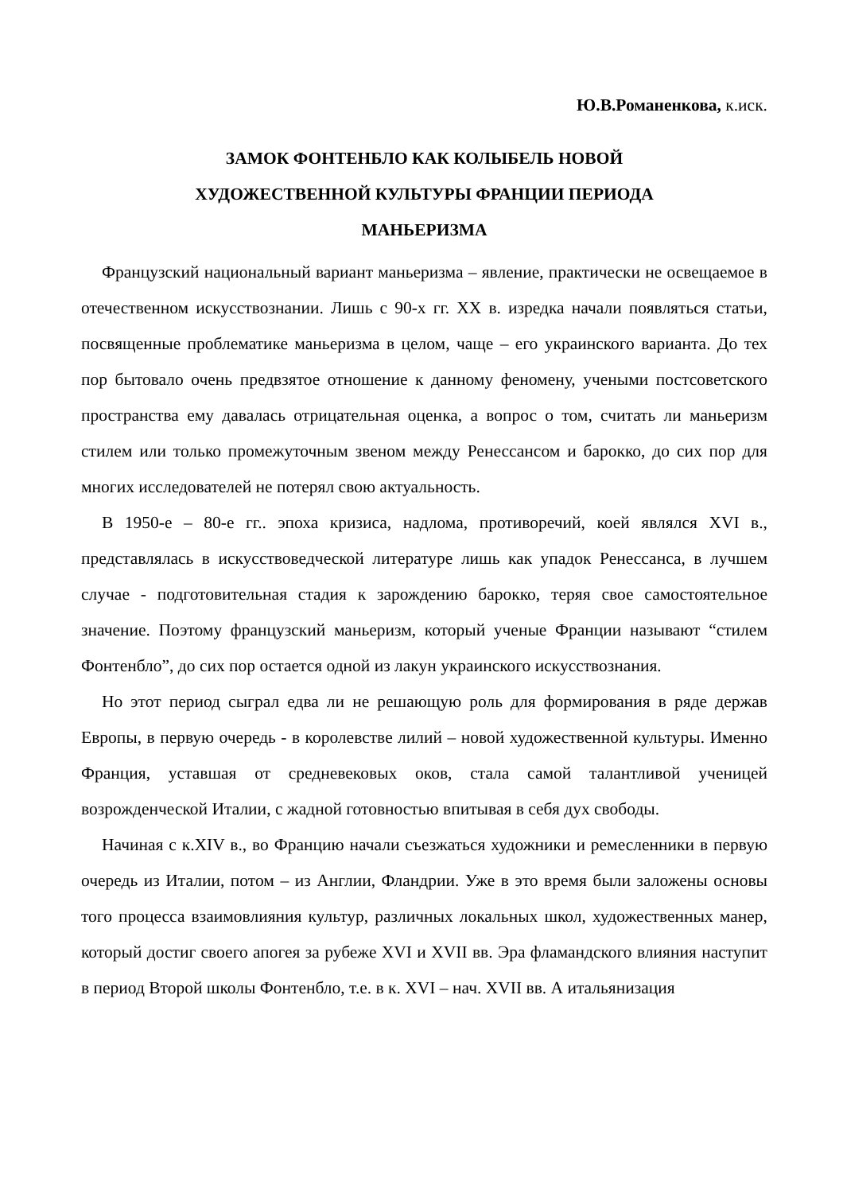Ю.В.Романенкова, к.иск.
ЗАМОК ФОНТЕНБЛО КАК КОЛЫБЕЛЬ НОВОЙ
ХУДОЖЕСТВЕННОЙ КУЛЬТУРЫ ФРАНЦИИ ПЕРИОДА
МАНЬЕРИЗМА
Французский национальный вариант маньеризма – явление, практически не освещаемое в отечественном искусствознании. Лишь с 90-х гг. XX в. изредка начали появляться статьи, посвященные проблематике маньеризма в целом, чаще – его украинского варианта. До тех пор бытовало очень предвзятое отношение к данному феномену, учеными постсоветского пространства ему давалась отрицательная оценка, а вопрос о том, считать ли маньеризм стилем или только промежуточным звеном между Ренессансом и барокко, до сих пор для многих исследователей не потерял свою актуальность.
В 1950-е – 80-е гг.. эпоха кризиса, надлома, противоречий, коей являлся XVI в., представлялась в искусствоведческой литературе лишь как упадок Ренессанса, в лучшем случае - подготовительная стадия к зарождению барокко, теряя свое самостоятельное значение. Поэтому французский маньеризм, который ученые Франции называют “стилем Фонтенбло”, до сих пор остается одной из лакун украинского искусствознания.
Но этот период сыграл едва ли не решающую роль для формирования в ряде держав Европы, в первую очередь - в королевстве лилий – новой художественной культуры. Именно Франция, уставшая от средневековых оков, стала самой талантливой ученицей возрожденческой Италии, с жадной готовностью впитывая в себя дух свободы.
Начиная с к.XIV в., во Францию начали съезжаться художники и ремесленники в первую очередь из Италии, потом – из Англии, Фландрии. Уже в это время были заложены основы того процесса взаимовлияния культур, различных локальных школ, художественных манер, который достиг своего апогея за рубеже XVI и XVII вв. Эра фламандского влияния наступит в период Второй школы Фонтенбло, т.е. в к. XVI – нач. XVII вв. А итальянизация